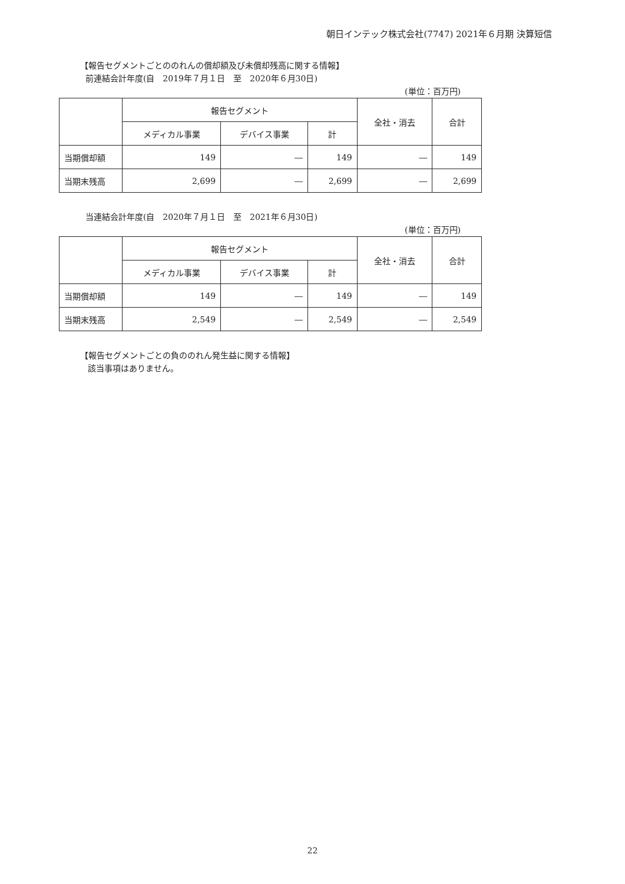朝日インテック株式会社(7747) 2021年６月期 決算短信
【報告セグメントごとののれんの償却額及び未償却残高に関する情報】
前連結会計年度(自　2019年７月１日　至　2020年６月30日)
(単位：百万円)
| | 報告セグメント | | | 全社・消去 | 合計 |
| --- | --- | --- | --- | --- | --- |
| | メディカル事業 | デバイス事業 | 計 | | |
| 当期償却額 | 149 | ― | 149 | ― | 149 |
| 当期末残高 | 2,699 | ― | 2,699 | ― | 2,699 |
当連結会計年度(自　2020年７月１日　至　2021年６月30日)
(単位：百万円)
| | 報告セグメント | | | 全社・消去 | 合計 |
| --- | --- | --- | --- | --- | --- |
| | メディカル事業 | デバイス事業 | 計 | | |
| 当期償却額 | 149 | ― | 149 | ― | 149 |
| 当期末残高 | 2,549 | ― | 2,549 | ― | 2,549 |
【報告セグメントごとの負ののれん発生益に関する情報】
該当事項はありません。
22